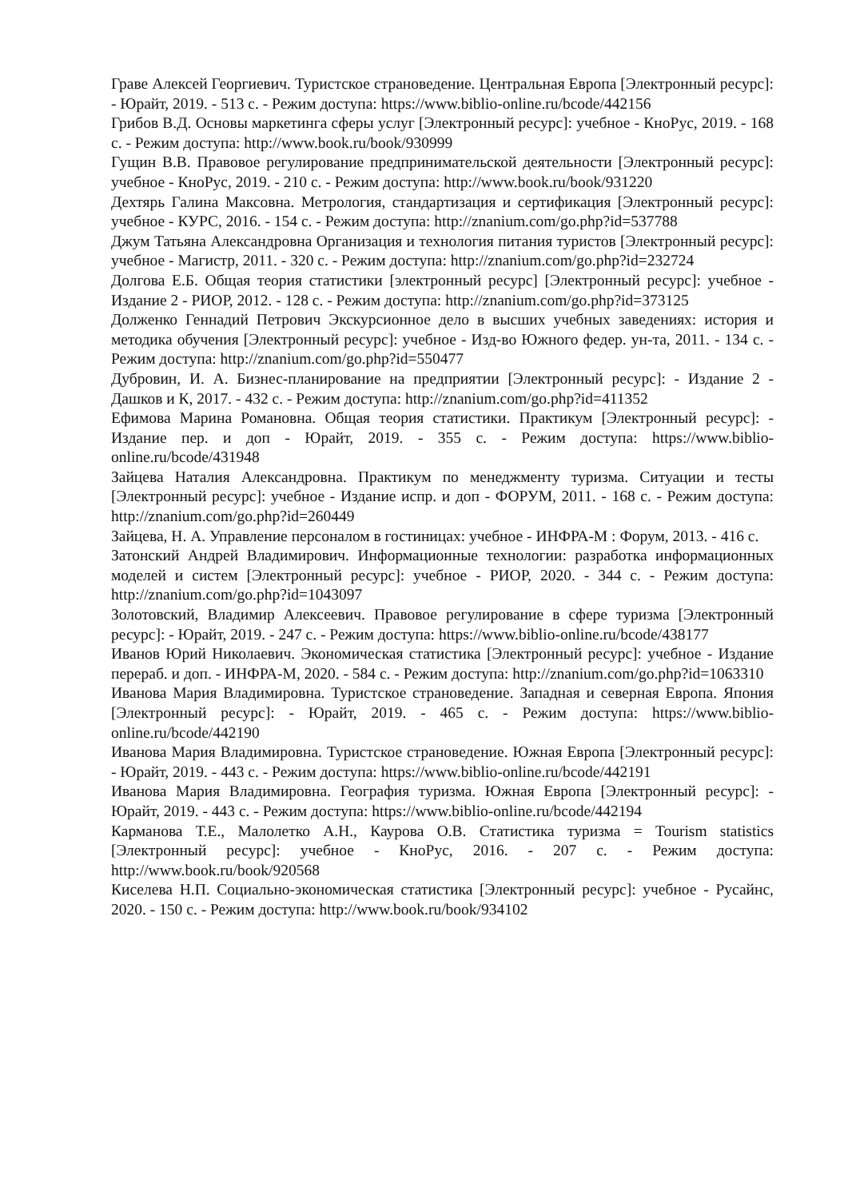Граве Алексей Георгиевич. Туристское страноведение. Центральная Европа [Электронный ресурс]: - Юрайт, 2019. - 513 с. - Режим доступа: https://www.biblio-online.ru/bcode/442156
Грибов В.Д. Основы маркетинга сферы услуг [Электронный ресурс]: учебное - КноРус, 2019. - 168 с. - Режим доступа: http://www.book.ru/book/930999
Гущин В.В. Правовое регулирование предпринимательской деятельности [Электронный ресурс]: учебное - КноРус, 2019. - 210 с. - Режим доступа: http://www.book.ru/book/931220
Дехтярь Галина Максовна. Метрология, стандартизация и сертификация [Электронный ресурс]: учебное - КУРС, 2016. - 154 с. - Режим доступа: http://znanium.com/go.php?id=537788
Джум Татьяна Александровна Организация и технология питания туристов [Электронный ресурс]: учебное - Магистр, 2011. - 320 с. - Режим доступа: http://znanium.com/go.php?id=232724
Долгова Е.Б. Общая теория статистики [электронный ресурс] [Электронный ресурс]: учебное - Издание 2 - РИОР, 2012. - 128 с. - Режим доступа: http://znanium.com/go.php?id=373125
Долженко Геннадий Петрович Экскурсионное дело в высших учебных заведениях: история и методика обучения [Электронный ресурс]: учебное - Изд-во Южного федер. ун-та, 2011. - 134 с. - Режим доступа: http://znanium.com/go.php?id=550477
Дубровин, И. А. Бизнес-планирование на предприятии [Электронный ресурс]: - Издание 2 - Дашков и К, 2017. - 432 с. - Режим доступа: http://znanium.com/go.php?id=411352
Ефимова Марина Романовна. Общая теория статистики. Практикум [Электронный ресурс]: - Издание пер. и доп - Юрайт, 2019. - 355 с. - Режим доступа: https://www.biblio-online.ru/bcode/431948
Зайцева Наталия Александровна. Практикум по менеджменту туризма. Ситуации и тесты [Электронный ресурс]: учебное - Издание испр. и доп - ФОРУМ, 2011. - 168 с. - Режим доступа: http://znanium.com/go.php?id=260449
Зайцева, Н. А. Управление персоналом в гостиницах: учебное - ИНФРА-М : Форум, 2013. - 416 с.
Затонский Андрей Владимирович. Информационные технологии: разработка информационных моделей и систем [Электронный ресурс]: учебное - РИОР, 2020. - 344 с. - Режим доступа: http://znanium.com/go.php?id=1043097
Золотовский, Владимир Алексеевич. Правовое регулирование в сфере туризма [Электронный ресурс]: - Юрайт, 2019. - 247 с. - Режим доступа: https://www.biblio-online.ru/bcode/438177
Иванов Юрий Николаевич. Экономическая статистика [Электронный ресурс]: учебное - Издание перераб. и доп. - ИНФРА-М, 2020. - 584 с. - Режим доступа: http://znanium.com/go.php?id=1063310
Иванова Мария Владимировна. Туристское страноведение. Западная и северная Европа. Япония [Электронный ресурс]: - Юрайт, 2019. - 465 с. - Режим доступа: https://www.biblio-online.ru/bcode/442190
Иванова Мария Владимировна. Туристское страноведение. Южная Европа [Электронный ресурс]: - Юрайт, 2019. - 443 с. - Режим доступа: https://www.biblio-online.ru/bcode/442191
Иванова Мария Владимировна. География туризма. Южная Европа [Электронный ресурс]: - Юрайт, 2019. - 443 с. - Режим доступа: https://www.biblio-online.ru/bcode/442194
Карманова Т.Е., Малолетко А.Н., Каурова О.В. Статистика туризма = Tourism statistics [Электронный ресурс]: учебное - КноРус, 2016. - 207 с. - Режим доступа: http://www.book.ru/book/920568
Киселева Н.П. Социально-экономическая статистика [Электронный ресурс]: учебное - Русайнс, 2020. - 150 с. - Режим доступа: http://www.book.ru/book/934102